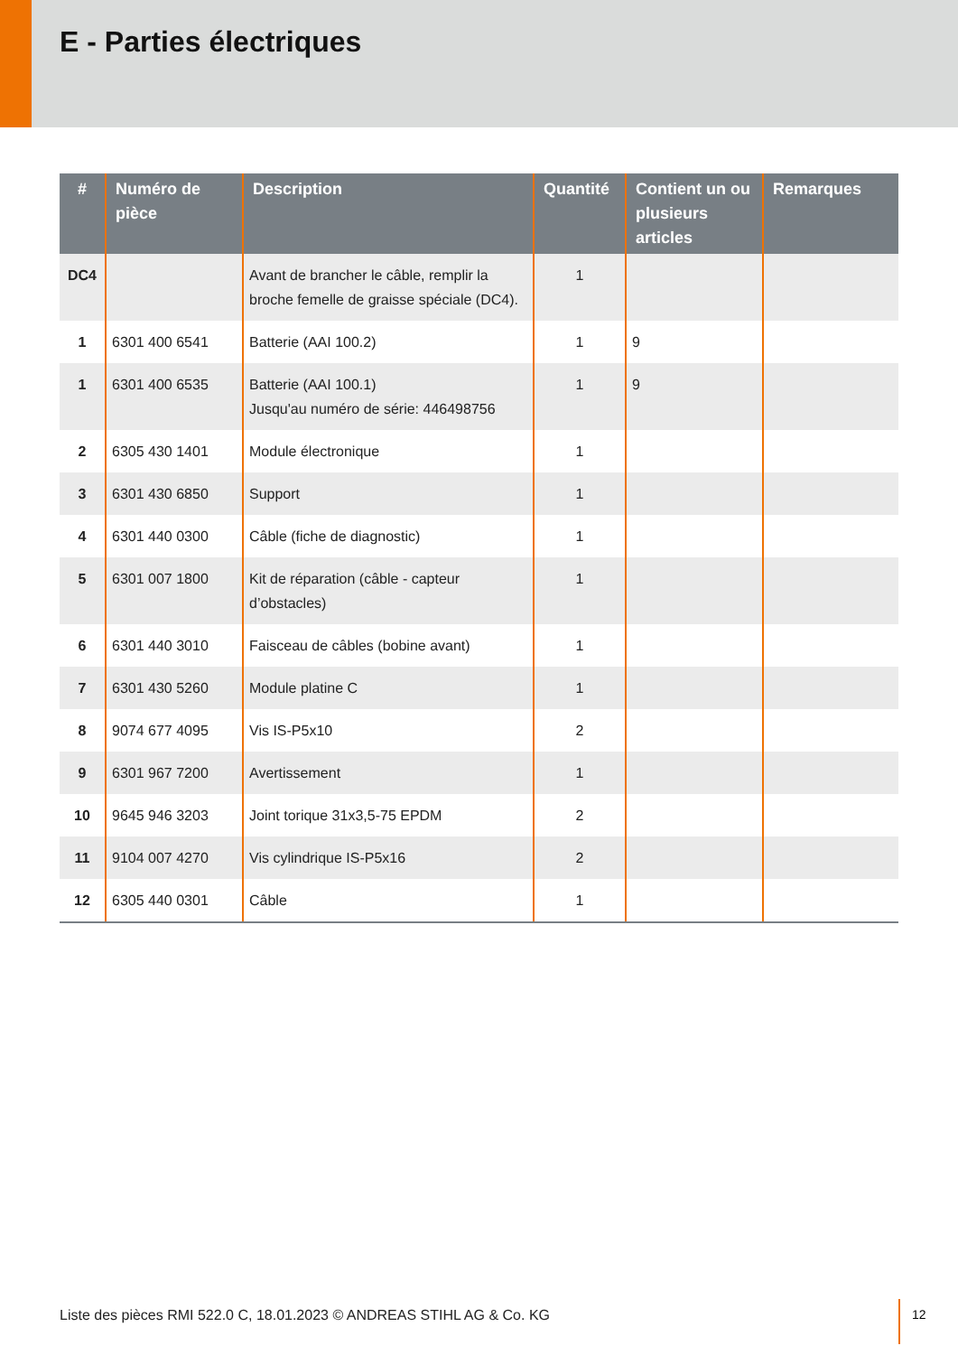E - Parties électriques
| # | Numéro de pièce | Description | Quantité | Contient un ou plusieurs articles | Remarques |
| --- | --- | --- | --- | --- | --- |
| DC4 | | Avant de brancher le câble, remplir la broche femelle de graisse spéciale (DC4). | 1 | | |
| 1 | 6301 400 6541 | Batterie (AAI 100.2) | 1 | 9 | |
| 1 | 6301 400 6535 | Batterie (AAI 100.1) Jusqu'au numéro de série: 446498756 | 1 | 9 | |
| 2 | 6305 430 1401 | Module électronique | 1 | | |
| 3 | 6301 430 6850 | Support | 1 | | |
| 4 | 6301 440 0300 | Câble (fiche de diagnostic) | 1 | | |
| 5 | 6301 007 1800 | Kit de réparation (câble - capteur d’obstacles) | 1 | | |
| 6 | 6301 440 3010 | Faisceau de câbles (bobine avant) | 1 | | |
| 7 | 6301 430 5260 | Module platine C | 1 | | |
| 8 | 9074 677 4095 | Vis IS-P5x10 | 2 | | |
| 9 | 6301 967 7200 | Avertissement | 1 | | |
| 10 | 9645 946 3203 | Joint torique 31x3,5-75 EPDM | 2 | | |
| 11 | 9104 007 4270 | Vis cylindrique IS-P5x16 | 2 | | |
| 12 | 6305 440 0301 | Câble | 1 | | |
Liste des pièces RMI 522.0 C, 18.01.2023 © ANDREAS STIHL AG & Co. KG
12